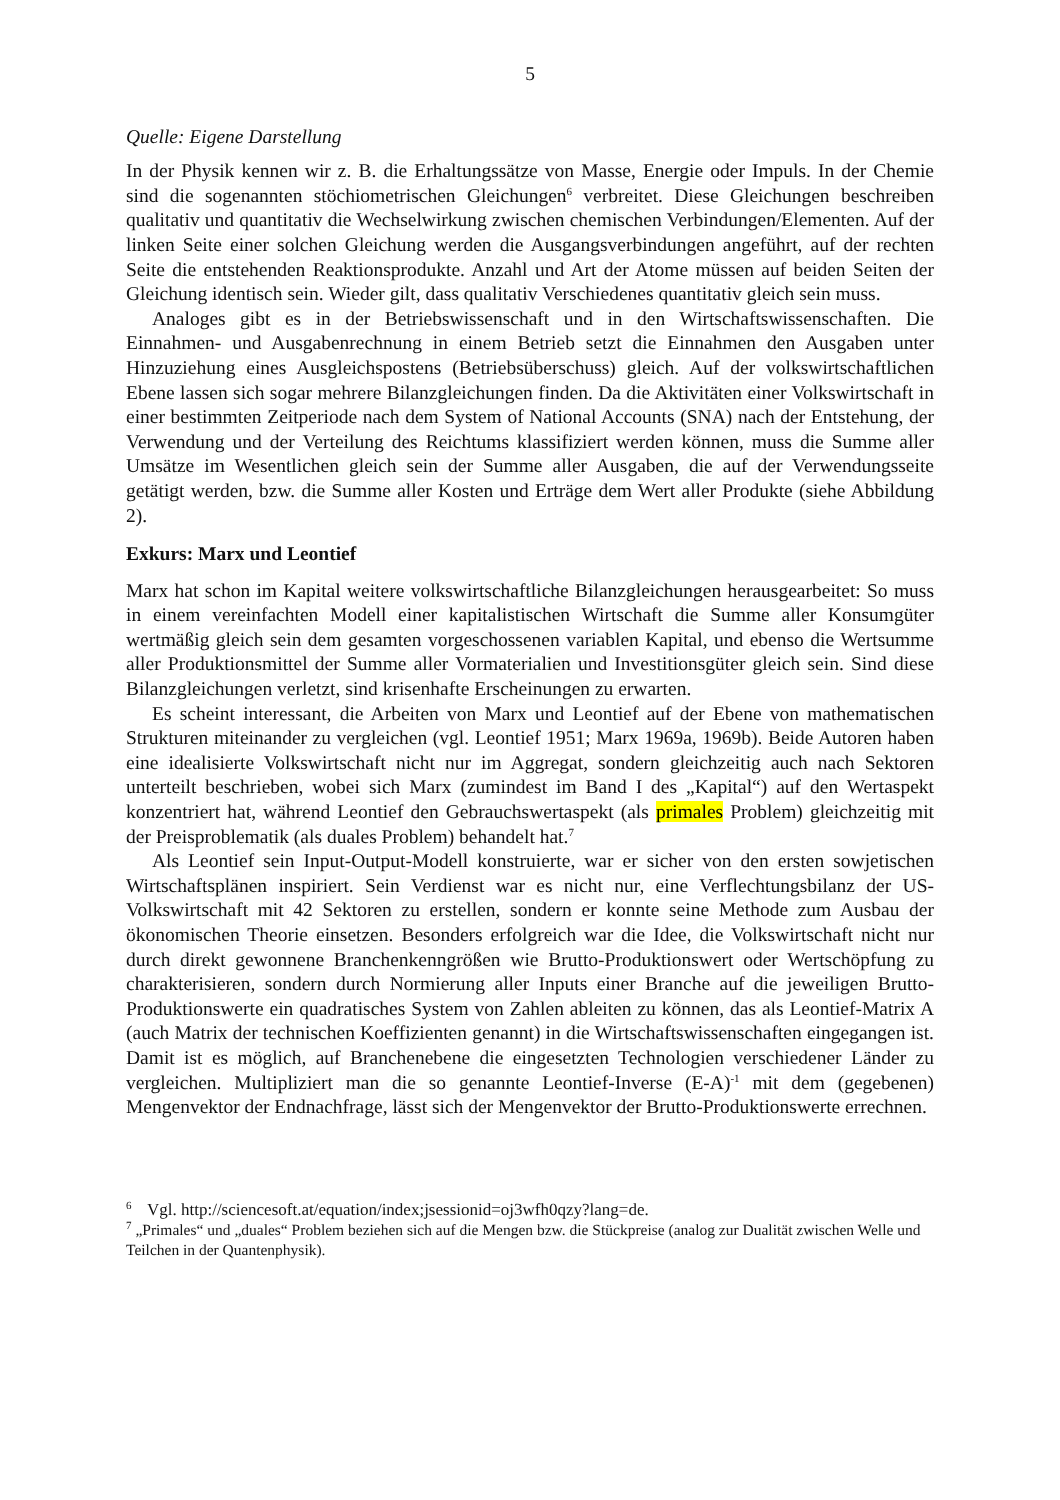5
Quelle: Eigene Darstellung
In der Physik kennen wir z. B. die Erhaltungssätze von Masse, Energie oder Impuls. In der Chemie sind die sogenannten stöchiometrischen Gleichungen<sup>6</sup> verbreitet. Diese Gleichungen beschreiben qualitativ und quantitativ die Wechselwirkung zwischen chemischen Verbindungen/Elementen. Auf der linken Seite einer solchen Gleichung werden die Ausgangsverbindungen angeführt, auf der rechten Seite die entstehenden Reaktionsprodukte. Anzahl und Art der Atome müssen auf beiden Seiten der Gleichung identisch sein. Wieder gilt, dass qualitativ Verschiedenes quantitativ gleich sein muss.
Analoges gibt es in der Betriebswissenschaft und in den Wirtschaftswissenschaften. Die Einnahmen- und Ausgabenrechnung in einem Betrieb setzt die Einnahmen den Ausgaben unter Hinzuziehung eines Ausgleichspostens (Betriebsüberschuss) gleich. Auf der volkswirtschaftlichen Ebene lassen sich sogar mehrere Bilanzgleichungen finden. Da die Aktivitäten einer Volkswirtschaft in einer bestimmten Zeitperiode nach dem System of National Accounts (SNA) nach der Entstehung, der Verwendung und der Verteilung des Reichtums klassifiziert werden können, muss die Summe aller Umsätze im Wesentlichen gleich sein der Summe aller Ausgaben, die auf der Verwendungsseite getätigt werden, bzw. die Summe aller Kosten und Erträge dem Wert aller Produkte (siehe Abbildung 2).
Exkurs: Marx und Leontief
Marx hat schon im Kapital weitere volkswirtschaftliche Bilanzgleichungen herausgearbeitet: So muss in einem vereinfachten Modell einer kapitalistischen Wirtschaft die Summe aller Konsumgüter wertmäßig gleich sein dem gesamten vorgeschossenen variablen Kapital, und ebenso die Wertsumme aller Produktionsmittel der Summe aller Vormaterialien und Investitionsgüter gleich sein. Sind diese Bilanzgleichungen verletzt, sind krisenhafte Erscheinungen zu erwarten.
Es scheint interessant, die Arbeiten von Marx und Leontief auf der Ebene von mathematischen Strukturen miteinander zu vergleichen (vgl. Leontief 1951; Marx 1969a, 1969b). Beide Autoren haben eine idealisierte Volkswirtschaft nicht nur im Aggregat, sondern gleichzeitig auch nach Sektoren unterteilt beschrieben, wobei sich Marx (zumindest im Band I des „Kapital“) auf den Wertaspekt konzentriert hat, während Leontief den Gebrauchswertaspekt (als primales Problem) gleichzeitig mit der Preisproblematik (als duales Problem) behandelt hat.<sup>7</sup>
Als Leontief sein Input-Output-Modell konstruierte, war er sicher von den ersten sowjetischen Wirtschaftsplänen inspiriert. Sein Verdienst war es nicht nur, eine Verflechtungsbilanz der US-Volkswirtschaft mit 42 Sektoren zu erstellen, sondern er konnte seine Methode zum Ausbau der ökonomischen Theorie einsetzen. Besonders erfolgreich war die Idee, die Volkswirtschaft nicht nur durch direkt gewonnene Branchenkenngrößen wie Brutto-Produktionswert oder Wertschöpfung zu charakterisieren, sondern durch Normierung aller Inputs einer Branche auf die jeweiligen Brutto-Produktionswerte ein quadratisches System von Zahlen ableiten zu können, das als Leontief-Matrix A (auch Matrix der technischen Koeffizienten genannt) in die Wirtschaftswissenschaften eingegangen ist. Damit ist es möglich, auf Branchenebene die eingesetzten Technologien verschiedener Länder zu vergleichen. Multipliziert man die so genannte Leontief-Inverse (E-A)<sup>-1</sup> mit dem (gegebenen) Mengenvektor der Endnachfrage, lässt sich der Mengenvektor der Brutto-Produktionswerte errechnen.
<sup>6</sup> Vgl. http://sciencesoft.at/equation/index;jsessionid=oj3wfh0qzy?lang=de.
<sup>7</sup> „Primales“ und „duales“ Problem beziehen sich auf die Mengen bzw. die Stückpreise (analog zur Dualität zwischen Welle und Teilchen in der Quantenphysik).